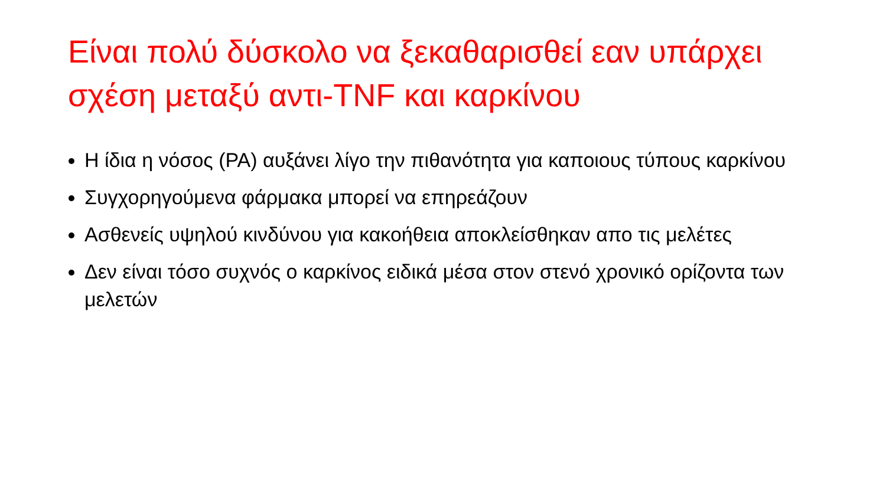Είναι πολύ δύσκολο να ξεκαθαρισθεί εαν υπάρχει σχέση μεταξύ αντι-TNF και καρκίνου
Η ίδια η νόσος (ΡΑ) αυξάνει λίγο την πιθανότητα για καποιους τύπους καρκίνου
Συγχορηγούμενα φάρμακα μπορεί να επηρεάζουν
Ασθενείς υψηλού κινδύνου για κακοήθεια αποκλείσθηκαν απο τις μελέτες
Δεν είναι τόσο συχνός ο καρκίνος ειδικά μέσα στον στενό χρονικό ορίζοντα των μελετών